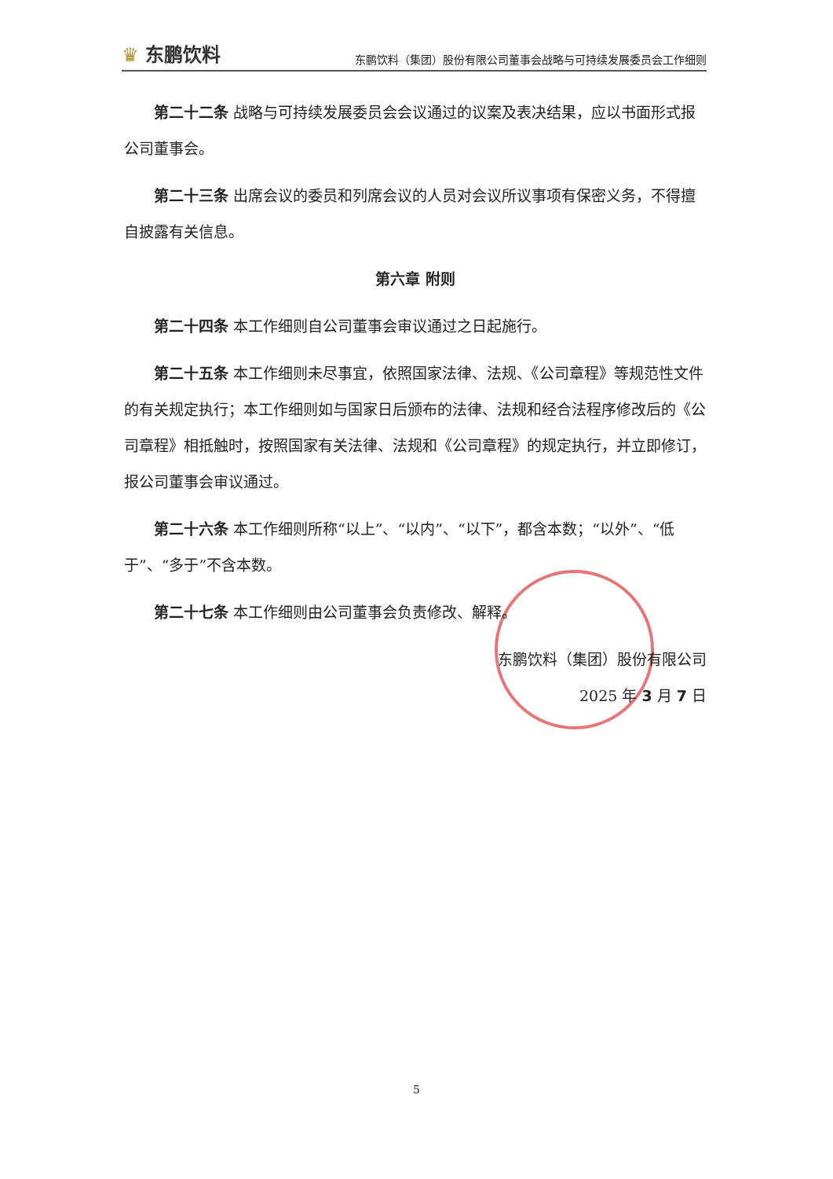♛ 东鹏饮料
东鹏饮料（集团）股份有限公司董事会战略与可持续发展委员会工作细则
第二十二条 战略与可持续发展委员会会议通过的议案及表决结果，应以书面形式报公司董事会。
第二十三条 出席会议的委员和列席会议的人员对会议所议事项有保密义务，不得擅自披露有关信息。
第六章 附则
第二十四条 本工作细则自公司董事会审议通过之日起施行。
第二十五条 本工作细则未尽事宜，依照国家法律、法规、《公司章程》等规范性文件的有关规定执行；本工作细则如与国家日后颁布的法律、法规和经合法程序修改后的《公司章程》相抵触时，按照国家有关法律、法规和《公司章程》的规定执行，并立即修订，报公司董事会审议通过。
第二十六条 本工作细则所称“以上”、“以内”、“以下”，都含本数；“以外”、“低于”、“多于”不含本数。
第二十七条 本工作细则由公司董事会负责修改、解释。
东鹏饮料（集团）股份有限公司
2025 年 3 月 7 日
5